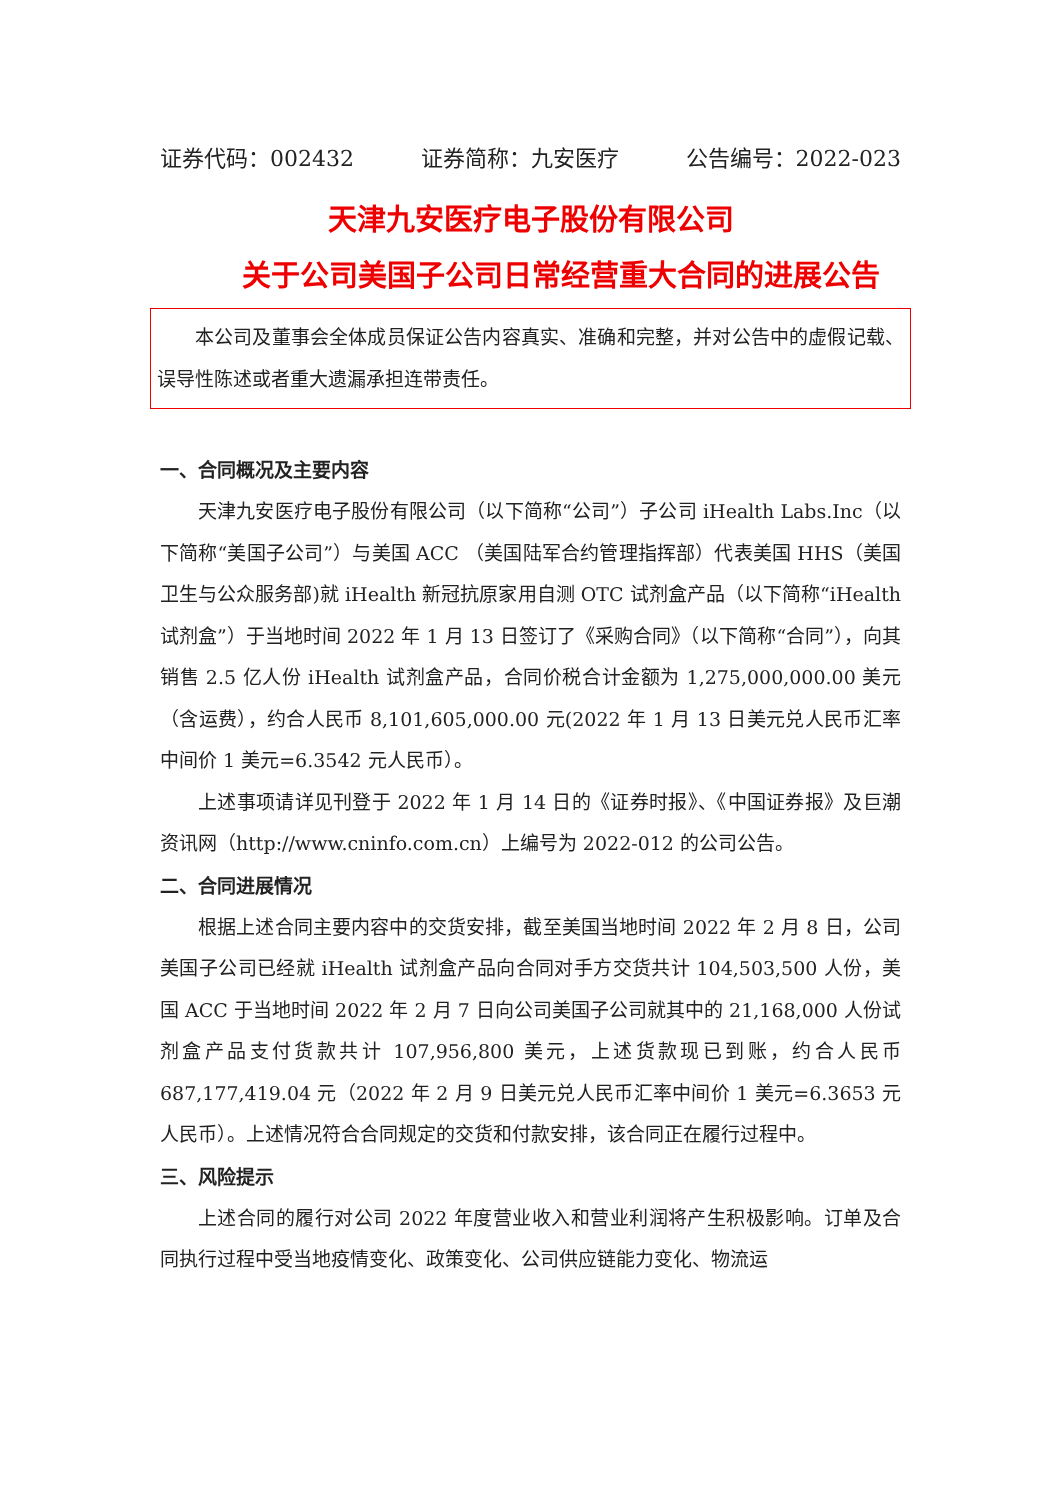证券代码：002432 证券简称：九安医疗 公告编号：2022-023
天津九安医疗电子股份有限公司
关于公司美国子公司日常经营重大合同的进展公告
本公司及董事会全体成员保证公告内容真实、准确和完整，并对公告中的虚假记载、误导性陈述或者重大遗漏承担连带责任。
一、合同概况及主要内容
天津九安医疗电子股份有限公司（以下简称“公司”）子公司 iHealth Labs.Inc（以下简称“美国子公司”）与美国 ACC （美国陆军合约管理指挥部）代表美国 HHS（美国卫生与公众服务部)就 iHealth 新冠抗原家用自测 OTC 试剂盒产品（以下简称“iHealth 试剂盒”）于当地时间 2022 年 1 月 13 日签订了《采购合同》（以下简称“合同”），向其销售 2.5 亿人份 iHealth 试剂盒产品，合同价税合计金额为 1,275,000,000.00 美元（含运费），约合人民币 8,101,605,000.00 元(2022 年 1 月 13 日美元兑人民币汇率中间价 1 美元=6.3542 元人民币）。
上述事项请详见刊登于 2022 年 1 月 14 日的《证券时报》、《中国证券报》及巨潮资讯网（http://www.cninfo.com.cn）上编号为 2022-012 的公司公告。
二、合同进展情况
根据上述合同主要内容中的交货安排，截至美国当地时间 2022 年 2 月 8 日，公司美国子公司已经就 iHealth 试剂盒产品向合同对手方交货共计 104,503,500 人份，美国 ACC 于当地时间 2022 年 2 月 7 日向公司美国子公司就其中的 21,168,000 人份试剂盒产品支付货款共计 107,956,800 美元，上述货款现已到账，约合人民币 687,177,419.04 元（2022 年 2 月 9 日美元兑人民币汇率中间价 1 美元=6.3653 元人民币）。上述情况符合合同规定的交货和付款安排，该合同正在履行过程中。
三、风险提示
上述合同的履行对公司 2022 年度营业收入和营业利润将产生积极影响。订单及合同执行过程中受当地疫情变化、政策变化、公司供应链能力变化、物流运